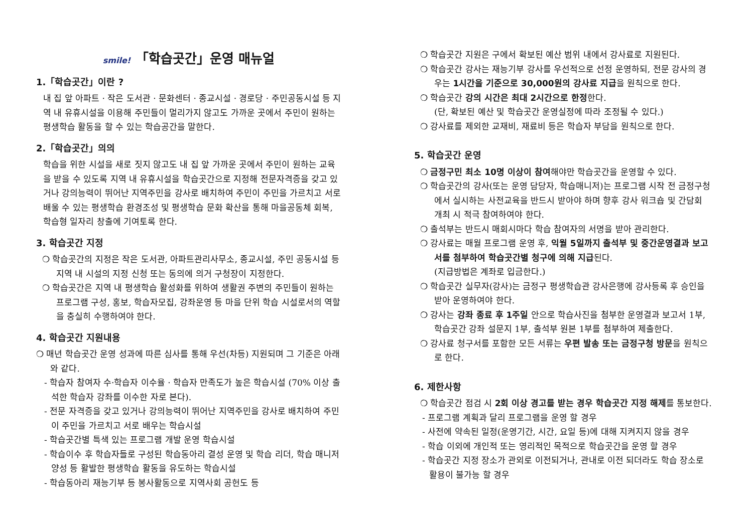smile! 「학습곳간」운영 매뉴얼
1.「학습곳간」이란 ?
내 집 앞 아파트 · 작은 도서관 · 문화센터 · 종교시설 · 경로당 · 주민공동시설 등 지역 내 유휴시설을 이용해 주민들이 멀리가지 않고도 가까운 곳에서 주민이 원하는 평생학습 활동을 할 수 있는 학습공간을 말한다.
2.「학습곳간」의의
학습을 위한 시설을 새로 짓지 않고도 내 집 앞 가까운 곳에서 주민이 원하는 교육을 받을 수 있도록 지역 내 유휴시설을 학습곳간으로 지정해 전문자격증을 갖고 있거나 강의능력이 뛰어난 지역주민을 강사로 배치하여 주민이 주민을 가르치고 서로 배울 수 있는 평생학습 환경조성 및 평생학습 문화 확산을 통해 마을공동체 회복, 학습형 일자리 창출에 기여토록 한다.
3. 학습곳간 지정
❍ 학습곳간의 지정은 작은 도서관, 아파트관리사무소, 종교시설, 주민 공동시설 등 지역 내 시설의 지정 신청 또는 동의에 의거 구청장이 지정한다.
❍ 학습곳간은 지역 내 평생학습 활성화를 위하여 생활권 주변의 주민들이 원하는 프로그램 구성, 홍보, 학습자모집, 강좌운영 등 마을 단위 학습 시설로서의 역할을 충실히 수행하여야 한다.
4. 학습곳간 지원내용
❍ 매년 학습곳간 운영 성과에 따른 심사를 통해 우선(차등) 지원되며 그 기준은 아래와 같다.
- 학습자 참여자 수·학습자 이수율 · 학습자 만족도가 높은 학습시설 (70% 이상 출석한 학습자 강좌를 이수한 자로 본다).
- 전문 자격증을 갖고 있거나 강의능력이 뛰어난 지역주민을 강사로 배치하여 주민이 주민을 가르치고 서로 배우는 학습시설
- 학습곳간별 특색 있는 프로그램 개발 운영 학습시설
- 학습이수 후 학습자들로 구성된 학습동아리 결성 운영 및 학습 리더, 학습 매니저 양성 등 활발한 평생학습 활동을 유도하는 학습시설
- 학습동아리 재능기부 등 봉사활동으로 지역사회 공헌도 등
❍ 학습곳간 지원은 구에서 확보된 예산 범위 내에서 강사료로 지원된다.
❍ 학습곳간 강사는 재능기부 강사를 우선적으로 선정 운영하되, 전문 강사의 경우는 1시간을 기준으로 30,000원의 강사료 지급을 원칙으로 한다.
❍ 학습곳간 강의 시간은 최대 2시간으로 한정한다.
(단, 확보된 예산 및 학습곳간 운영실정에 따라 조정될 수 있다.)
❍ 강사료를 제외한 교재비, 재료비 등은 학습자 부담을 원칙으로 한다.
5. 학습곳간 운영
❍ 금정구민 최소 10명 이상이 참여해야만 학습곳간을 운영할 수 있다.
❍ 학습곳간의 강사(또는 운영 담당자, 학습매니저)는 프로그램 시작 전 금정구청에서 실시하는 사전교육을 반드시 받아야 하며 향후 강사 워크숍 및 간담회 개최 시 적극 참여하여야 한다.
❍ 출석부는 반드시 매회시마다 학습 참여자의 서명을 받아 관리한다.
❍ 강사료는 매월 프로그램 운영 후, 익월 5일까지 출석부 및 중간운영결과 보고서를 첨부하여 학습곳간별 청구에 의해 지급된다.
(지급방법은 계좌로 입금한다.)
❍ 학습곳간 실무자(강사)는 금정구 평생학습관 강사은행에 강사등록 후 승인을 받아 운영하여야 한다.
❍ 강사는 강좌 종료 후 1주일 안으로 학습사진을 첨부한 운영결과 보고서 1부, 학습곳간 강좌 설문지 1부, 출석부 원본 1부를 첨부하여 제출한다.
❍ 강사료 청구서를 포함한 모든 서류는 우편 발송 또는 금정구청 방문을 원칙으로 한다.
6. 제한사항
❍ 학습곳간 점검 시 2회 이상 경고를 받는 경우 학습곳간 지정 해제를 통보한다.
- 프로그램 계획과 달리 프로그램을 운영 할 경우
- 사전에 약속된 일정(운영기간, 시간, 요일 등)에 대해 지켜지지 않을 경우
- 학습 이외에 개인적 또는 영리적인 목적으로 학습곳간을 운영 할 경우
- 학습곳간 지정 장소가 관외로 이전되거나, 관내로 이전 되더라도 학습 장소로 활용이 불가능 할 경우